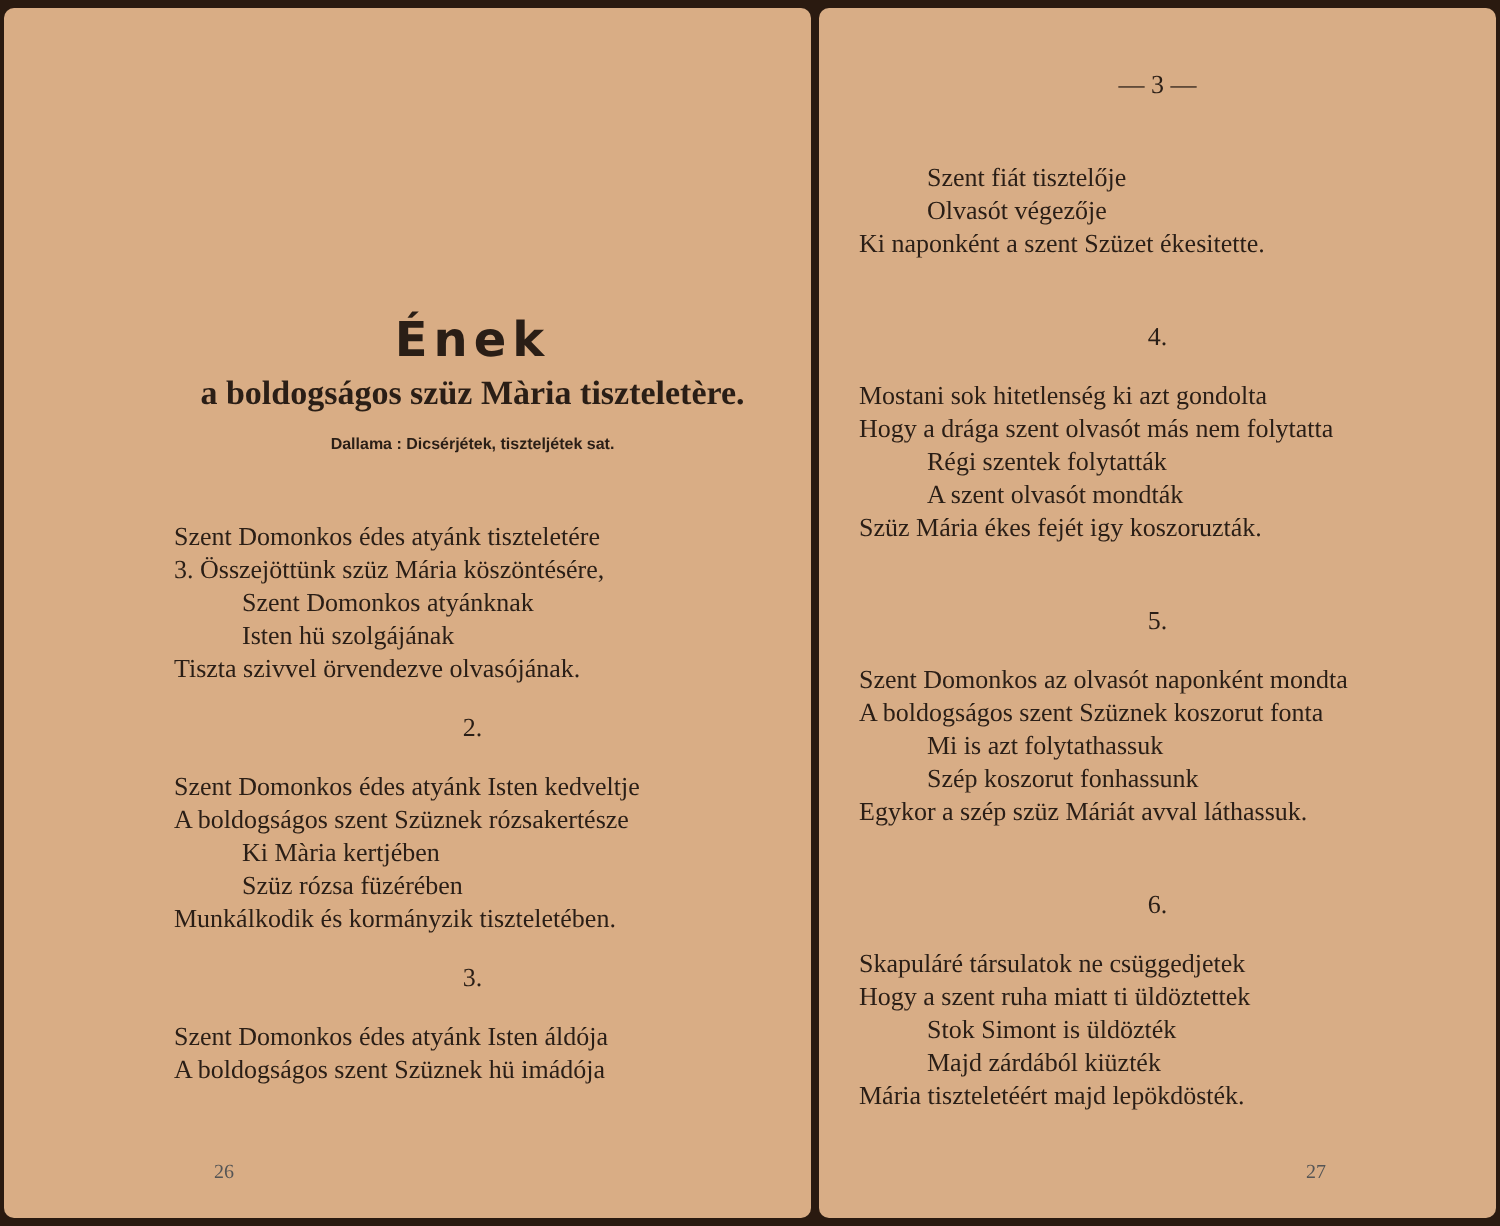Ének
a boldogságos szüz Mària tiszteletère.
Dallama : Dicsérjétek, tiszteljétek sat.
Szent Domonkos édes atyánk tiszteletére
3. Összejöttünk szüz Mária köszöntésére,
Szent Domonkos atyánknak
Isten hü szolgájának
Tiszta szivvel örvendezve olvasójának.
2.
Szent Domonkos édes atyánk Isten kedveltje
A boldogságos szent Szüznek rózsakertésze
Ki Mària kertjében
Szüz rózsa füzérében
Munkálkodik és kormányzik tiszteletében.
3.
Szent Domonkos édes atyánk Isten áldója
A boldogságos szent Szüznek hü imádója
26
— 3 —
Szent fiát tisztelője
Olvasót végezője
Ki naponként a szent Szüzet ékesitette.
4.
Mostani sok hitetlenség ki azt gondolta
Hogy a drága szent olvasót más nem folytatta
Régi szentek folytatták
A szent olvasót mondták
Szüz Mária ékes fejét igy koszoruzták.
5.
Szent Domonkos az olvasót naponként mondta
A boldogságos szent Szüznek koszorut fonta
Mi is azt folytathassuk
Szép koszorut fonhassunk
Egykor a szép szüz Máriát avval láthassuk.
6.
Skapuláré társulatok ne csüggedjetek
Hogy a szent ruha miatt ti üldöztettek
Stok Simont is üldözték
Majd zárdából kiüzték
Mária tiszteletéért majd lepökdösték.
27